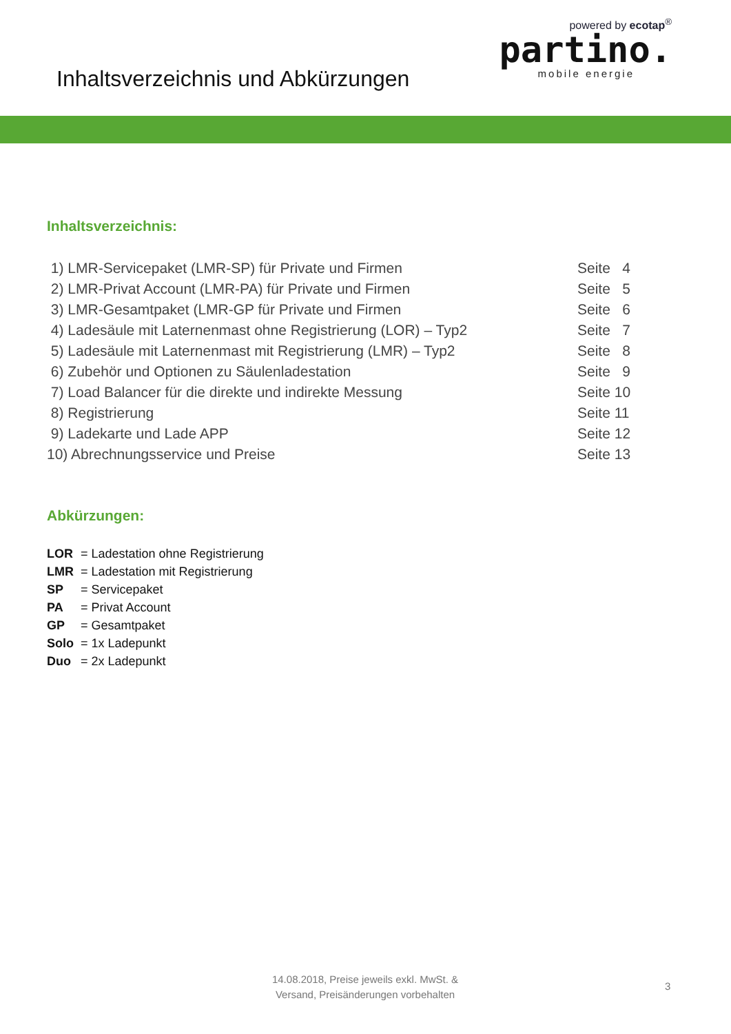Inhaltsverzeichnis und Abkürzungen
powered by ecotap<sup>®</sup>
partino.
mobile energie
Inhaltsverzeichnis:
1) LMR-Servicepaket (LMR-SP) für Private und Firmen Seite 4
2) LMR-Privat Account (LMR-PA) für Private und Firmen Seite 5
3) LMR-Gesamtpaket (LMR-GP für Private und Firmen Seite 6
4) Ladesäule mit Laternenmast ohne Registrierung (LOR) – Typ2 Seite 7
5) Ladesäule mit Laternenmast mit Registrierung (LMR) – Typ2 Seite 8
6) Zubehör und Optionen zu Säulenladestation Seite 9
7) Load Balancer für die direkte und indirekte Messung Seite 10
8) Registrierung Seite 11
9) Ladekarte und Lade APP Seite 12
10) Abrechnungsservice und Preise Seite 13
Abkürzungen:
LOR = Ladestation ohne Registrierung
LMR = Ladestation mit Registrierung
SP = Servicepaket
PA = Privat Account
GP = Gesamtpaket
Solo = 1x Ladepunkt
Duo = 2x Ladepunkt
14.08.2018, Preise jeweils exkl. MwSt. & Versand, Preisänderungen vorbehalten
3